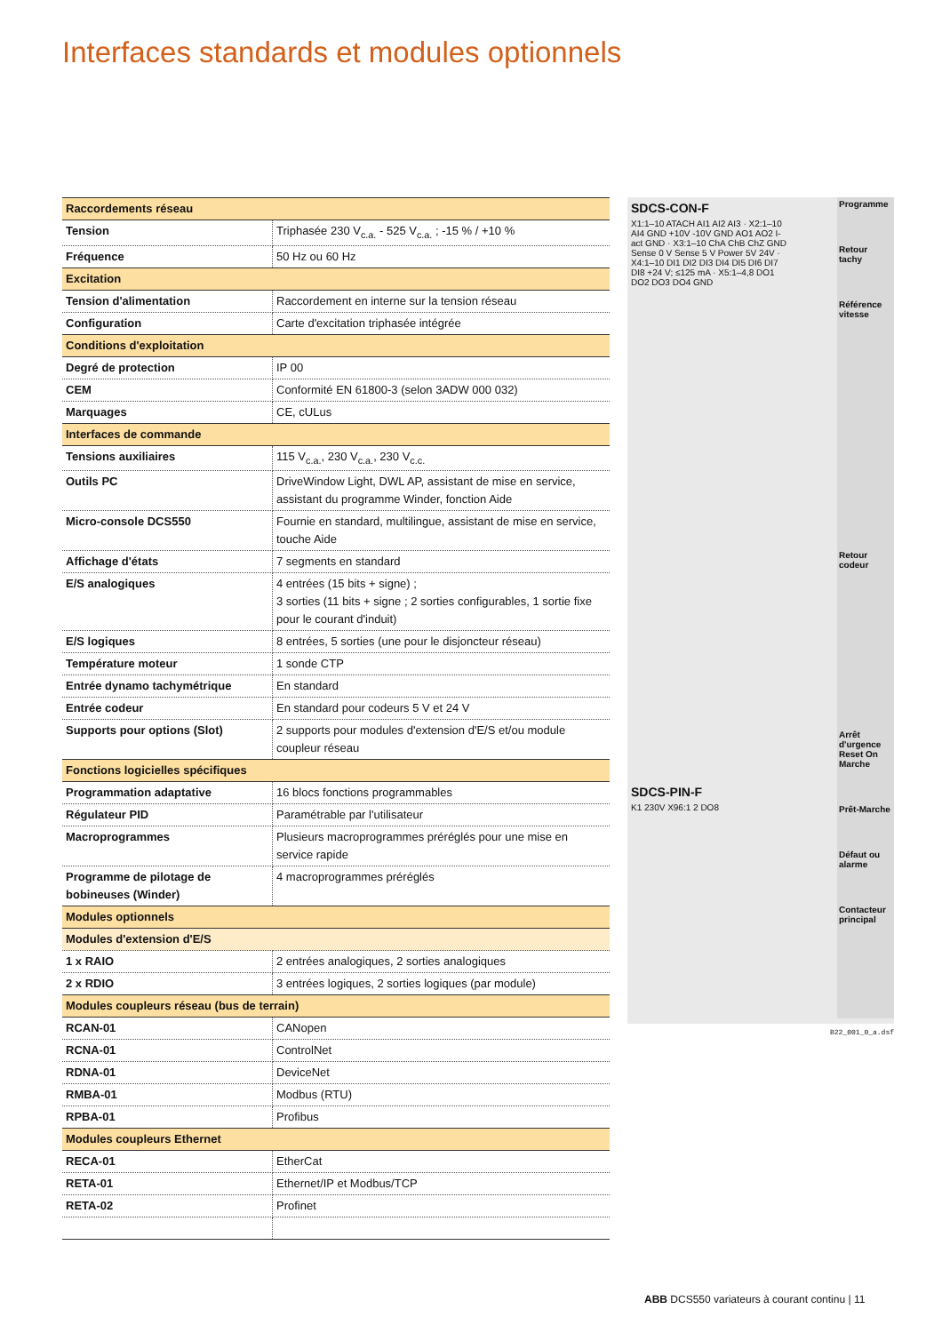Interfaces standards et modules optionnels
| Raccordements réseau | |
| Tension | Triphasée 230 V<sub>c.a.</sub> - 525 V<sub>c.a.</sub> ; -15 % / +10 % |
| Fréquence | 50 Hz ou 60 Hz |
| Excitation | |
| Tension d'alimentation | Raccordement en interne sur la tension réseau |
| Configuration | Carte d'excitation triphasée intégrée |
| Conditions d'exploitation | |
| Degré de protection | IP 00 |
| CEM | Conformité EN 61800-3 (selon 3ADW 000 032) |
| Marquages | CE, cULus |
| Interfaces de commande | |
| Tensions auxiliaires | 115 V<sub>c.a.</sub>, 230 V<sub>c.a.</sub>, 230 V<sub>c.c.</sub> |
| Outils PC | DriveWindow Light, DWL AP, assistant de mise en service, assistant du programme Winder, fonction Aide |
| Micro-console DCS550 | Fournie en standard, multilingue, assistant de mise en service, touche Aide |
| Affichage d'états | 7 segments en standard |
| E/S analogiques | 4 entrées (15 bits + signe) ; 3 sorties (11 bits + signe ; 2 sorties configurables, 1 sortie fixe pour le courant d'induit) |
| E/S logiques | 8 entrées, 5 sorties (une pour le disjoncteur réseau) |
| Température moteur | 1 sonde CTP |
| Entrée dynamo tachymétrique | En standard |
| Entrée codeur | En standard pour codeurs 5 V et 24 V |
| Supports pour options (Slot) | 2 supports pour modules d'extension d'E/S et/ou module coupleur réseau |
| Fonctions logicielles spécifiques | |
| Programmation adaptative | 16 blocs fonctions programmables |
| Régulateur PID | Paramétrable par l'utilisateur |
| Macroprogrammes | Plusieurs macroprogrammes préréglés pour une mise en service rapide |
| Programme de pilotage de bobineuses (Winder) | 4 macroprogrammes préréglés |
| Modules optionnels | |
| Modules d'extension d'E/S | |
| 1 x RAIO | 2 entrées analogiques, 2 sorties analogiques |
| 2 x RDIO | 3 entrées logiques, 2 sorties logiques (par module) |
| Modules coupleurs réseau (bus de terrain) | |
| RCAN-01 | CANopen |
| RCNA-01 | ControlNet |
| RDNA-01 | DeviceNet |
| RMBA-01 | Modbus (RTU) |
| RPBA-01 | Profibus |
| Modules coupleurs Ethernet | |
| RECA-01 | EtherCat |
| RETA-01 | Ethernet/IP et Modbus/TCP |
| RETA-02 | Profinet |
SDCS-CON-F
X1:1–10 ATACH AI1 AI2 AI3 · X2:1–10 AI4 GND +10V -10V GND AO1 AO2 I-act GND · X3:1–10 ChA ChB ChZ GND Sense 0 V Sense 5 V Power 5V 24V · X4:1–10 DI1 DI2 DI3 DI4 DI5 DI6 DI7 DI8 +24 V; ≤125 mA · X5:1–4,8 DO1 DO2 DO3 DO4 GND
SDCS-PIN-F
K1 230V X96:1 2 DO8
Programme
Retour tachy
Référence vitesse
Retour codeur
Arrêt d'urgence Reset On Marche
Prêt-Marche
Défaut ou alarme
Contacteur principal
B22_001_0_a.dsf
ABB DCS550 variateurs à courant continu | 11